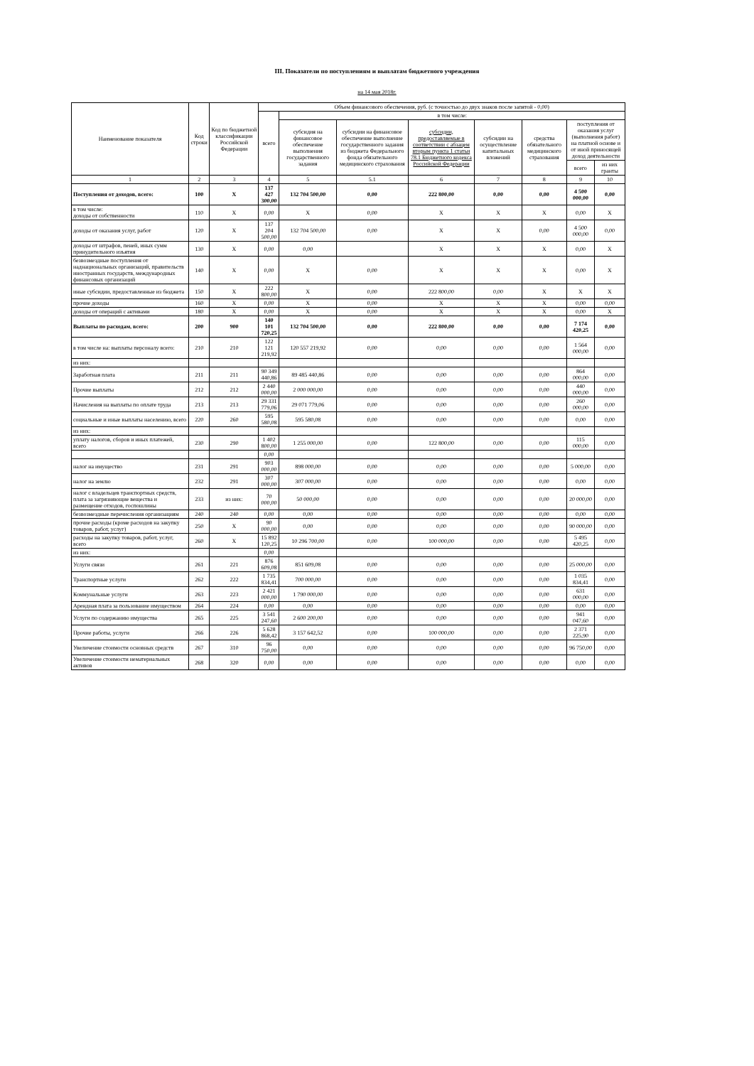III. Показатели по поступлениям и выплатам бюджетного учреждения
на 14 мая 2018г.
| Наименование показателя | Код строки | Код по бюджетной классификации Российской Федерации | Объем финансового обеспечения, руб. (с точностью до двух знаков после запятой - 0,00) | | | | | | | |
| --- | --- | --- | --- | --- | --- | --- | --- | --- | --- | --- |
| | | | всего | в том числе: | | | | | | |
| | | | | субсидия на финансовое обеспечение выполнения государственного задания | субсидии на финансовое обеспечение выполнение государственного задания из бюджета Федерального фонда обязательного медицинского страхования | субсидии, предоставляемые в соответствии с абзацем вторым пункта 1 статьи 78.1 Бюджетного кодекса Российской Федерации | субсидии на осуществление капитальных вложений | средства обязательного медицинского страхования | поступления от оказания услуг (выполнения работ) на платной основе и от иной приносящей доход деятельности | |
| | | | | | | | | | всего | из них гранты |
| 1 | 2 | 3 | 4 | 5 | 5.1 | 6 | 7 | 8 | 9 | 10 |
| Поступления от доходов, всего: | 100 | X | 137 427 300,00 | 132 704 500,00 | 0,00 | 222 800,00 | 0,00 | 0,00 | 4 500 000,00 | 0,00 |
| в том числе: доходы от собственности | 110 | X | 0,00 | X | 0,00 | X | X | X | 0,00 | X |
| доходы от оказания услуг, работ | 120 | X | 137 204 500,00 | 132 704 500,00 | 0,00 | X | X | 0,00 | 4 500 000,00 | 0,00 |
| доходы от штрафов, пеней, иных сумм принудительного изъятия | 130 | X | 0,00 | 0,00 | | X | X | X | 0,00 | X |
| безвозмездные поступления от наднациональных организаций, правительств иностранных государств, международных финансовых организаций | 140 | X | 0,00 | X | 0,00 | X | X | X | 0,00 | X |
| иные субсидии, предоставленные из бюджета | 150 | X | 222 800,00 | X | 0,00 | 222 800,00 | 0,00 | X | X | X |
| прочие доходы | 160 | X | 0,00 | X | 0,00 | X | X | X | 0,00 | 0,00 |
| доходы от операций с активами | 180 | X | 0,00 | X | 0,00 | X | X | X | 0,00 | X |
| Выплаты по расходам, всего: | 200 | 900 | 140 101 720,25 | 132 704 500,00 | 0,00 | 222 800,00 | 0,00 | 0,00 | 7 174 420,25 | 0,00 |
| в том числе на: выплаты персоналу всего: | 210 | 210 | 122 121 219,92 | 120 557 219,92 | 0,00 | 0,00 | 0,00 | 0,00 | 1 564 000,00 | 0,00 |
| из них: | | | | | | | | | | |
| Заработная плата | 211 | 211 | 90 349 440,86 | 89 485 440,86 | 0,00 | 0,00 | 0,00 | 0,00 | 864 000,00 | 0,00 |
| Прочие выплаты | 212 | 212 | 2 440 000,00 | 2 000 000,00 | 0,00 | 0,00 | 0,00 | 0,00 | 440 000,00 | 0,00 |
| Начисления на выплаты по оплате труда | 213 | 213 | 29 331 779,06 | 29 071 779,06 | 0,00 | 0,00 | 0,00 | 0,00 | 260 000,00 | 0,00 |
| социальные и иные выплаты населению, всего | 220 | 260 | 595 580,08 | 595 580,08 | 0,00 | 0,00 | 0,00 | 0,00 | 0,00 | 0,00 |
| из них: | | | | | | | | | | |
| уплату налогов, сборов и иных платежей, всего | 230 | 290 | 1 402 800,00 | 1 255 000,00 | 0,00 | 122 800,00 | 0,00 | 0,00 | 115 000,00 | 0,00 |
| | | | 0,00 | | | | | | | |
| налог на имущество | 231 | 291 | 903 000,00 | 898 000,00 | 0,00 | 0,00 | 0,00 | 0,00 | 5 000,00 | 0,00 |
| налог на землю | 232 | 291 | 307 000,00 | 307 000,00 | 0,00 | 0,00 | 0,00 | 0,00 | 0,00 | 0,00 |
| налог с владельцев транспортных средств, плата за загрязняющие вещества и размещение отходов, госпошлины | 233 | из них: | 70 000,00 | 50 000,00 | 0,00 | 0,00 | 0,00 | 0,00 | 20 000,00 | 0,00 |
| безвозмездные перечисления организациям | 240 | 240 | 0,00 | 0,00 | 0,00 | 0,00 | 0,00 | 0,00 | 0,00 | 0,00 |
| прочие расходы (кроме расходов на закупку товаров, работ, услуг) | 250 | X | 90 000,00 | 0,00 | 0,00 | 0,00 | 0,00 | 0,00 | 90 000,00 | 0,00 |
| расходы на закупку товаров, работ, услуг, всего | 260 | X | 15 892 120,25 | 10 296 700,00 | 0,00 | 100 000,00 | 0,00 | 0,00 | 5 495 420,25 | 0,00 |
| из них: | | | 0,00 | | | | | | | |
| Услуги связи | 261 | 221 | 876 609,08 | 851 609,08 | 0,00 | 0,00 | 0,00 | 0,00 | 25 000,00 | 0,00 |
| Транспортные услуги | 262 | 222 | 1 735 834,41 | 700 000,00 | 0,00 | 0,00 | 0,00 | 0,00 | 1 035 834,41 | 0,00 |
| Коммунальные услуги | 263 | 223 | 2 421 000,00 | 1 790 000,00 | 0,00 | 0,00 | 0,00 | 0,00 | 631 000,00 | 0,00 |
| Арендная плата за пользование имуществом | 264 | 224 | 0,00 | 0,00 | 0,00 | 0,00 | 0,00 | 0,00 | 0,00 | 0,00 |
| Услуги по содержанию имущества | 265 | 225 | 3 541 247,60 | 2 600 200,00 | 0,00 | 0,00 | 0,00 | 0,00 | 941 047,60 | 0,00 |
| Прочие работы, услуги | 266 | 226 | 5 628 868,42 | 3 157 642,52 | 0,00 | 100 000,00 | 0,00 | 0,00 | 2 371 225,90 | 0,00 |
| Увеличение стоимости основных средств | 267 | 310 | 96 750,00 | 0,00 | 0,00 | 0,00 | 0,00 | 0,00 | 96 750,00 | 0,00 |
| Увеличение стоимости нематериальных активов | 268 | 320 | 0,00 | 0,00 | 0,00 | 0,00 | 0,00 | 0,00 | 0,00 | 0,00 |